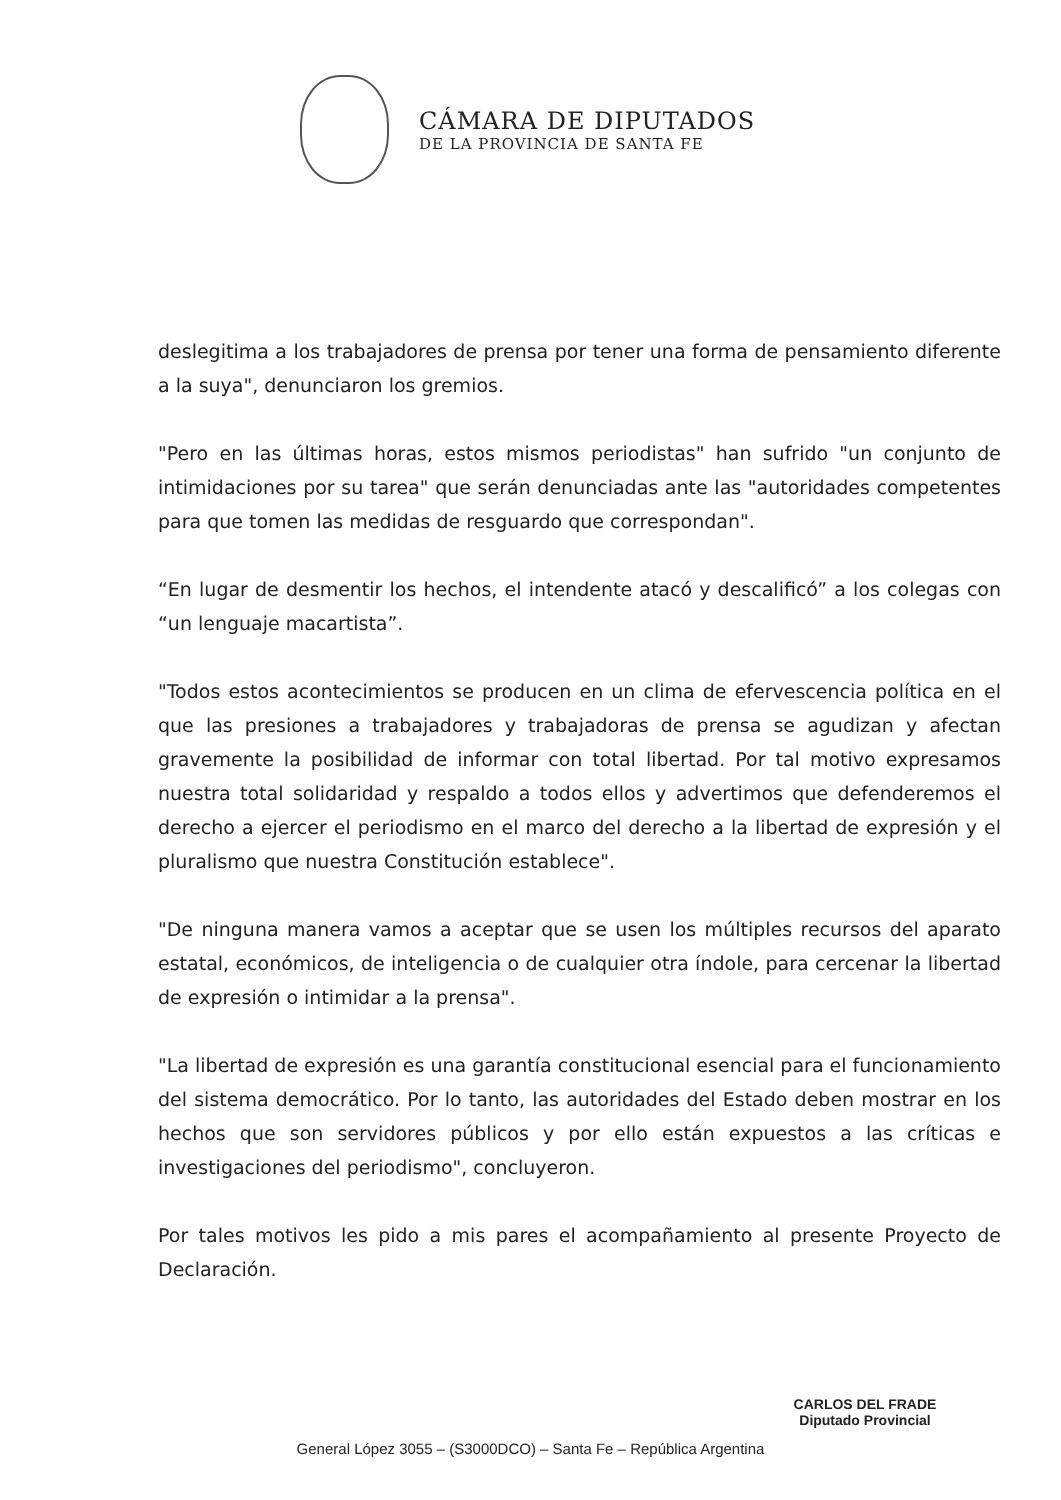CÁMARA DE DIPUTADOS
DE LA PROVINCIA DE SANTA FE
deslegitima a los trabajadores de prensa por tener una forma de pensamiento diferente a la suya", denunciaron los gremios.
"Pero en las últimas horas, estos mismos periodistas" han sufrido "un conjunto de intimidaciones por su tarea" que serán denunciadas ante las "autoridades competentes para que tomen las medidas de resguardo que correspondan".
“En lugar de desmentir los hechos, el intendente atacó y descalificó” a los colegas con “un lenguaje macartista”.
"Todos estos acontecimientos se producen en un clima de efervescencia política en el que las presiones a trabajadores y trabajadoras de prensa se agudizan y afectan gravemente la posibilidad de informar con total libertad. Por tal motivo expresamos nuestra total solidaridad y respaldo a todos ellos y advertimos que defenderemos el derecho a ejercer el periodismo en el marco del derecho a la libertad de expresión y el pluralismo que nuestra Constitución establece".
"De ninguna manera vamos a aceptar que se usen los múltiples recursos del aparato estatal, económicos, de inteligencia o de cualquier otra índole, para cercenar la libertad de expresión o intimidar a la prensa".
"La libertad de expresión es una garantía constitucional esencial para el funcionamiento del sistema democrático. Por lo tanto, las autoridades del Estado deben mostrar en los hechos que son servidores públicos y por ello están expuestos a las críticas e investigaciones del periodismo", concluyeron.
Por tales motivos les pido a mis pares el acompañamiento al presente Proyecto de Declaración.
CARLOS DEL FRADE
Diputado Provincial
General López 3055 – (S3000DCO) – Santa Fe – República Argentina